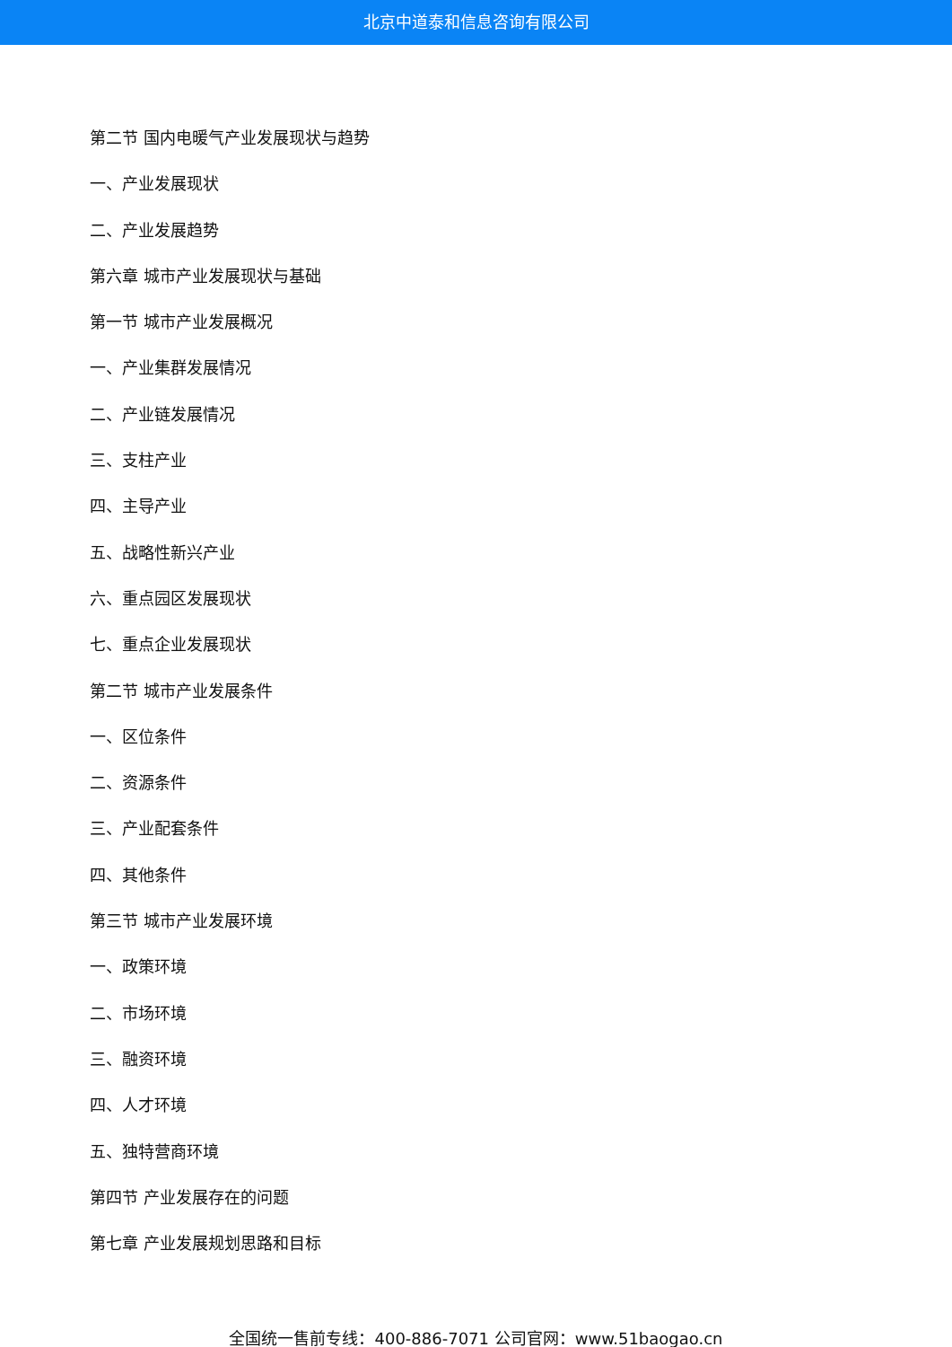北京中道泰和信息咨询有限公司
第二节 国内电暖气产业发展现状与趋势
一、产业发展现状
二、产业发展趋势
第六章 城市产业发展现状与基础
第一节 城市产业发展概况
一、产业集群发展情况
二、产业链发展情况
三、支柱产业
四、主导产业
五、战略性新兴产业
六、重点园区发展现状
七、重点企业发展现状
第二节 城市产业发展条件
一、区位条件
二、资源条件
三、产业配套条件
四、其他条件
第三节 城市产业发展环境
一、政策环境
二、市场环境
三、融资环境
四、人才环境
五、独特营商环境
第四节 产业发展存在的问题
第七章 产业发展规划思路和目标
全国统一售前专线：400-886-7071 公司官网：www.51baogao.cn